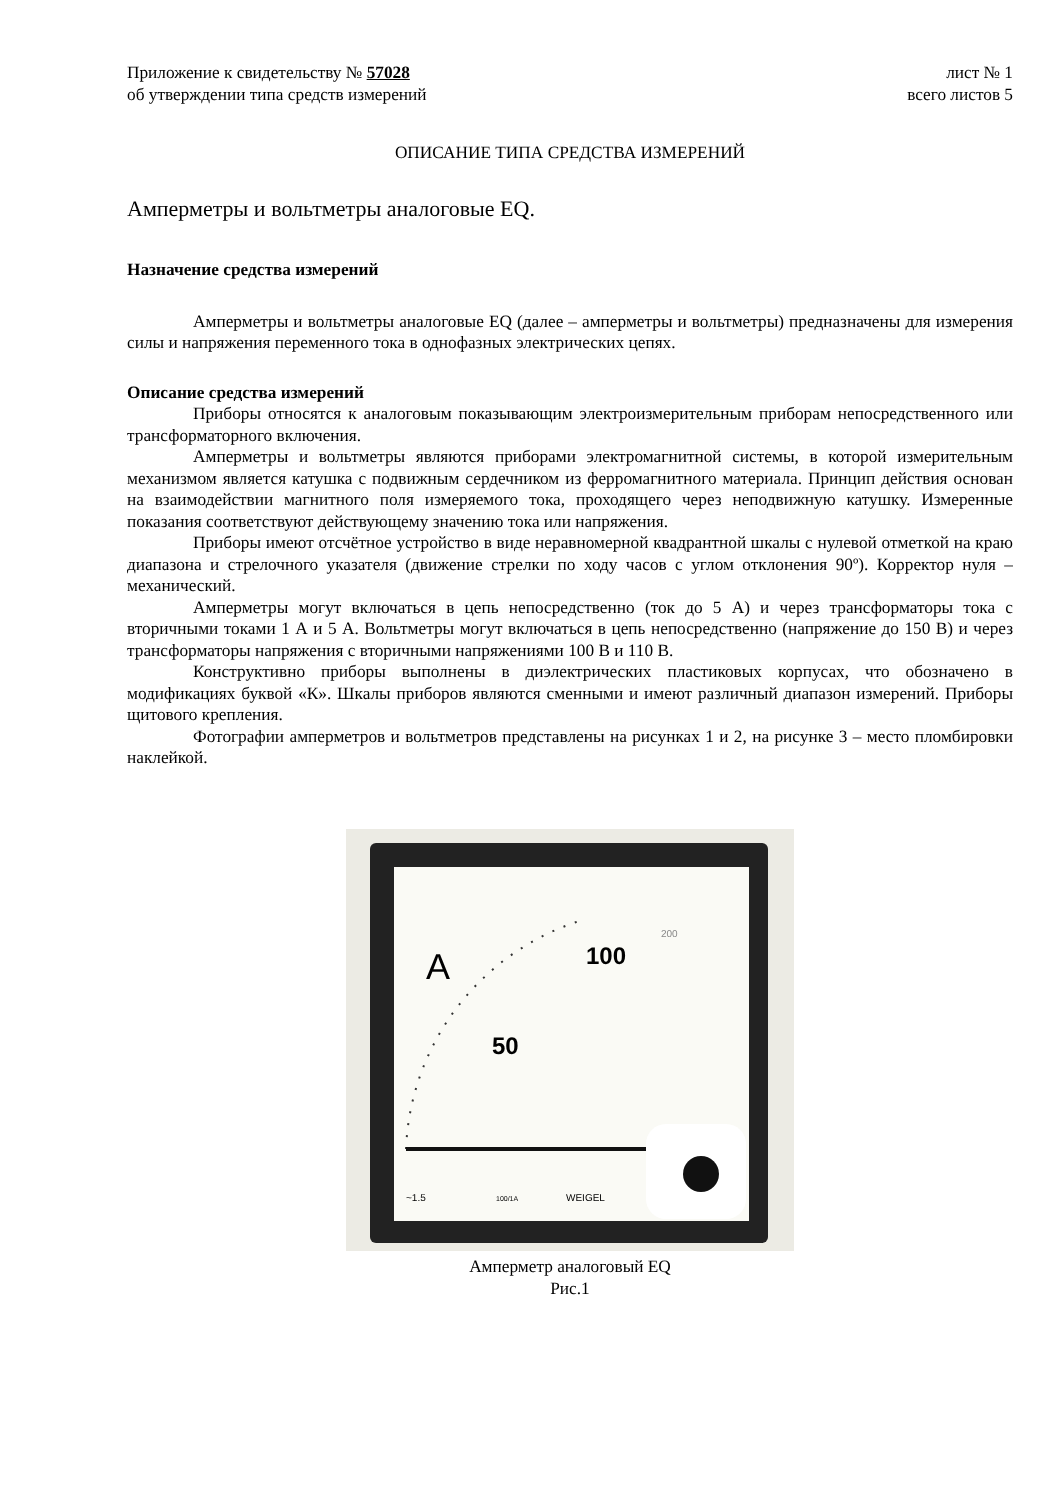Приложение к свидетельству № 57028 лист № 1
об утверждении типа средств измерений всего листов 5
ОПИСАНИЕ ТИПА СРЕДСТВА ИЗМЕРЕНИЙ
Амперметры и вольтметры аналоговые EQ.
Назначение средства измерений
Амперметры и вольтметры аналоговые EQ (далее – амперметры и вольтметры) предназначены для измерения силы и напряжения переменного тока в однофазных электрических цепях.
Описание средства измерений
Приборы относятся к аналоговым показывающим электроизмерительным приборам непосредственного или трансформаторного включения.
Амперметры и вольтметры являются приборами электромагнитной системы, в которой измерительным механизмом является катушка с подвижным сердечником из ферромагнитного материала. Принцип действия основан на взаимодействии магнитного поля измеряемого тока, проходящего через неподвижную катушку. Измеренные показания соответствуют действующему значению тока или напряжения.
Приборы имеют отсчётное устройство в виде неравномерной квадрантной шкалы с нулевой отметкой на краю диапазона и стрелочного указателя (движение стрелки по ходу часов с углом отклонения 90º). Корректор нуля – механический.
Амперметры могут включаться в цепь непосредственно (ток до 5 А) и через трансформаторы тока с вторичными токами 1 А и 5 А. Вольтметры могут включаться в цепь непосредственно (напряжение до 150 В) и через трансформаторы напряжения с вторичными напряжениями 100 В и 110 В.
Конструктивно приборы выполнены в диэлектрических пластиковых корпусах, что обозначено в модификациях буквой «К». Шкалы приборов являются сменными и имеют различный диапазон измерений. Приборы щитового крепления.
Фотографии амперметров и вольтметров представлены на рисунках 1 и 2, на рисунке 3 – место пломбировки наклейкой.
A
100
50
200
~1.5
100/1A
WEIGEL
Амперметр аналоговый EQ
Рис.1